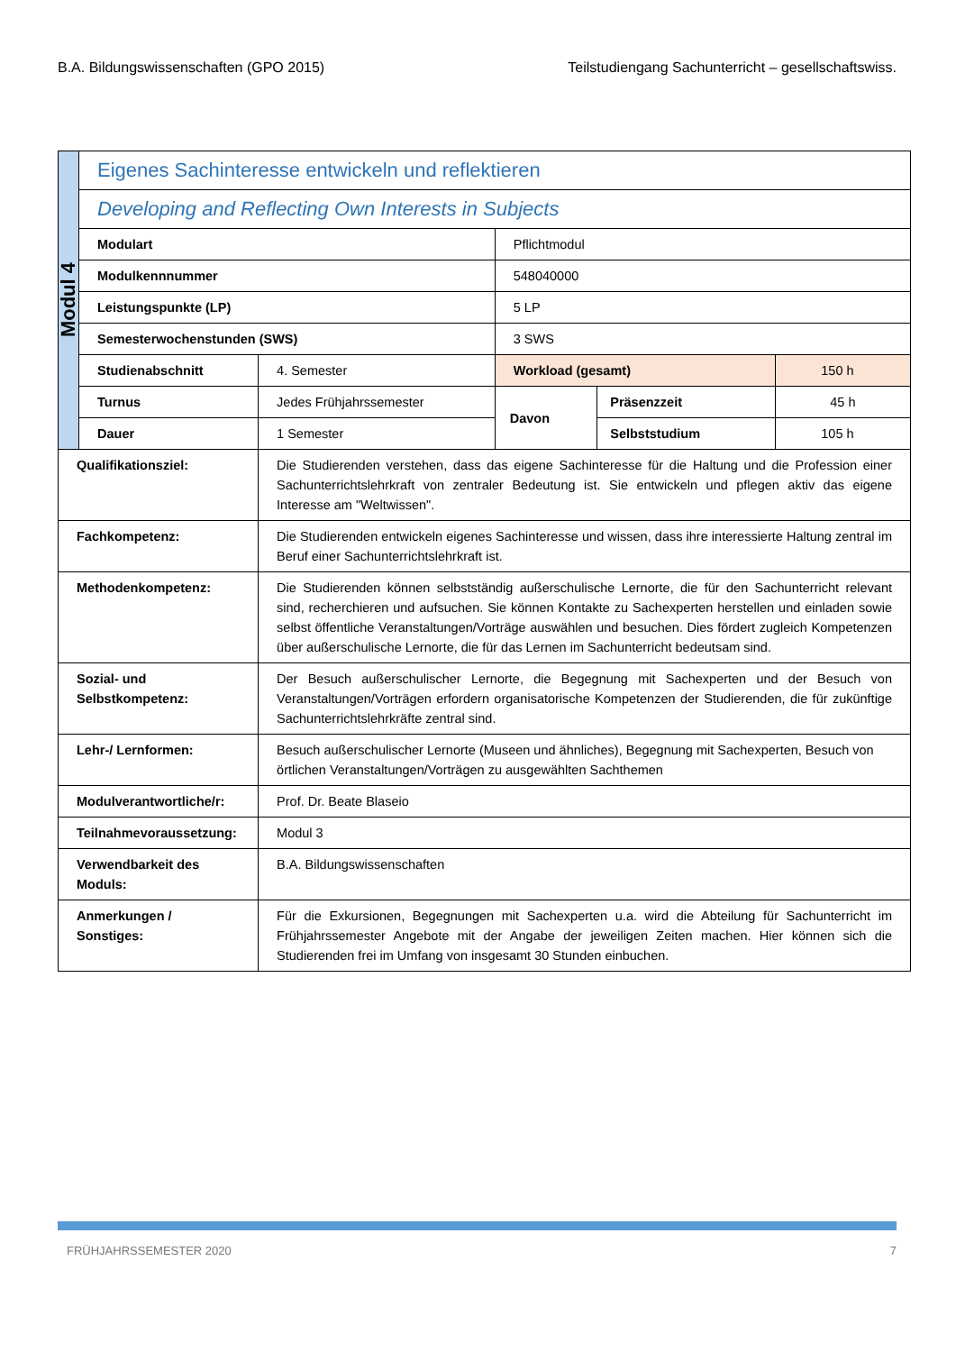B.A. Bildungswissenschaften (GPO 2015) Teilstudiengang Sachunterricht – gesellschaftswiss.
| Modul 4 | Eigenes Sachinteresse entwickeln und reflektieren | | | | |
| | Developing and Reflecting Own Interests in Subjects | | | | |
| | Modulart | | Pflichtmodul | | |
| | Modulkennnummer | | 548040000 | | |
| | Leistungspunkte (LP) | | 5 LP | | |
| | Semesterwochenstunden (SWS) | | 3 SWS | | |
| | Studienabschnitt | 4. Semester | Workload (gesamt) | | 150 h |
| | Turnus | Jedes Frühjahrssemester | Davon | Präsenzzeit | 45 h |
| | Dauer | 1 Semester | | Selbststudium | 105 h |
| Qualifikationsziel: | | Die Studierenden verstehen, dass das eigene Sachinteresse für die Haltung und die Profession einer Sachunterrichtslehrkraft von zentraler Bedeutung ist. Sie entwickeln und pflegen aktiv das eigene Interesse am "Weltwissen". | | | |
| Fachkompetenz: | | Die Studierenden entwickeln eigenes Sachinteresse und wissen, dass ihre interessierte Haltung zentral im Beruf einer Sachunterrichtslehrkraft ist. | | | |
| Methodenkompetenz: | | Die Studierenden können selbstständig außerschulische Lernorte, die für den Sachunterricht relevant sind, recherchieren und aufsuchen. Sie können Kontakte zu Sachexperten herstellen und einladen sowie selbst öffentliche Veranstaltungen/Vorträge auswählen und besuchen. Dies fördert zugleich Kompetenzen über außerschulische Lernorte, die für das Lernen im Sachunterricht bedeutsam sind. | | | |
| Sozial- und Selbstkompetenz: | | Der Besuch außerschulischer Lernorte, die Begegnung mit Sachexperten und der Besuch von Veranstaltungen/Vorträgen erfordern organisatorische Kompetenzen der Studierenden, die für zukünftige Sachunterrichtslehrkräfte zentral sind. | | | |
| Lehr-/ Lernformen: | | Besuch außerschulischer Lernorte (Museen und ähnliches), Begegnung mit Sachexperten, Besuch von örtlichen Veranstaltungen/Vorträgen zu ausgewählten Sachthemen | | | |
| Modulverantwortliche/r: | | Prof. Dr. Beate Blaseio | | | |
| Teilnahmevoraussetzung: | | Modul 3 | | | |
| Verwendbarkeit des Moduls: | | B.A. Bildungswissenschaften | | | |
| Anmerkungen / Sonstiges: | | Für die Exkursionen, Begegnungen mit Sachexperten u.a. wird die Abteilung für Sachunterricht im Frühjahrssemester Angebote mit der Angabe der jeweiligen Zeiten machen. Hier können sich die Studierenden frei im Umfang von insgesamt 30 Stunden einbuchen. | | | |
FRÜHJAHRSSEMESTER 2020 7